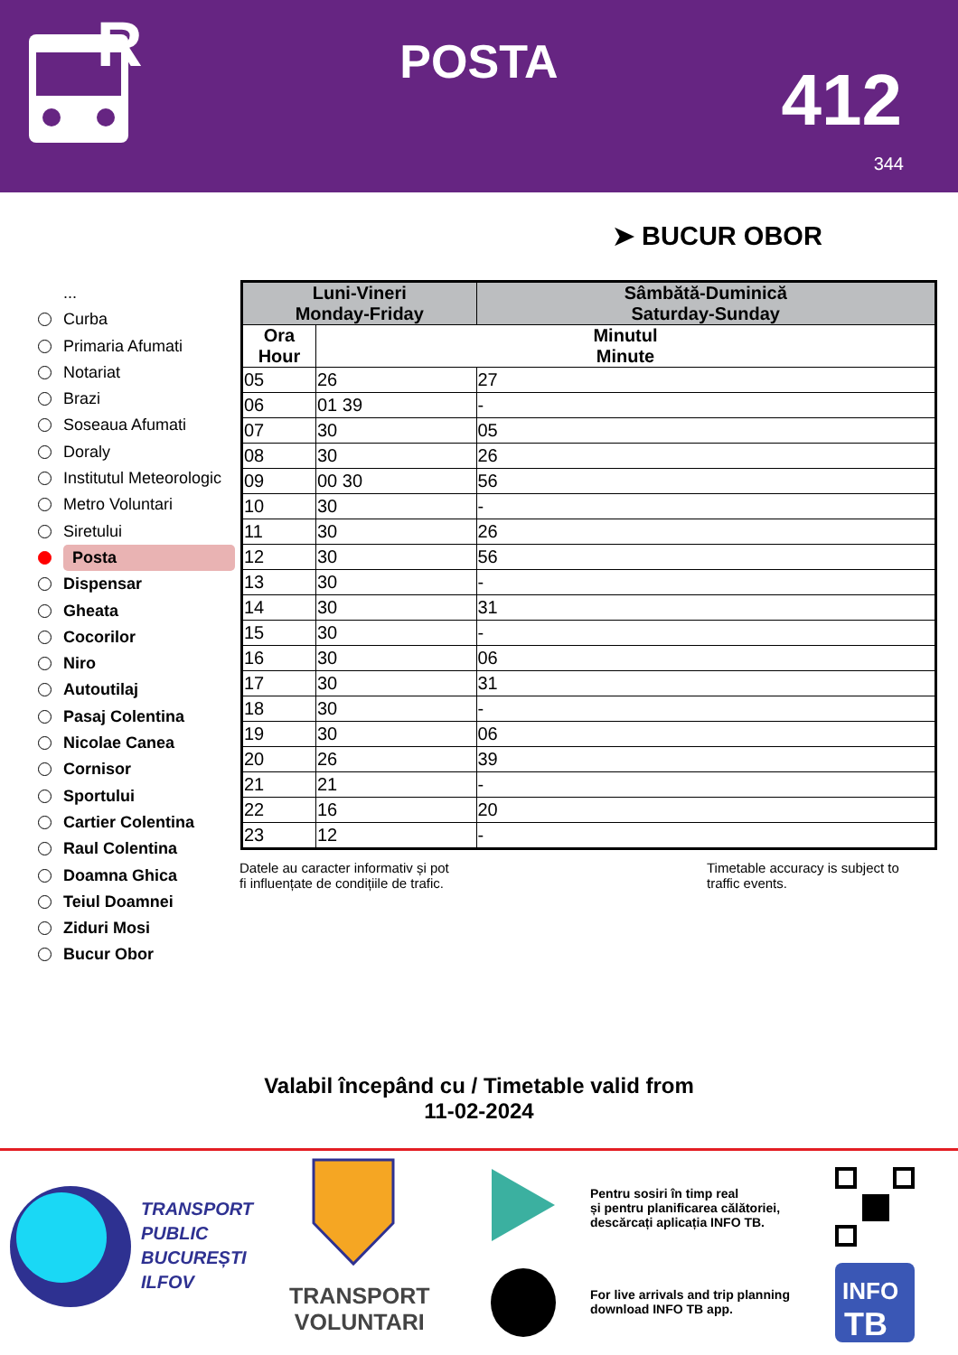R
POSTA 412
344
➤ BUCUR OBOR
...
Curba
Primaria Afumati
Notariat
Brazi
Soseaua Afumati
Doraly
Institutul Meteorologic
Metro Voluntari
Siretului
Posta
Dispensar
Gheata
Cocorilor
Niro
Autoutilaj
Pasaj Colentina
Nicolae Canea
Cornisor
Sportului
Cartier Colentina
Raul Colentina
Doamna Ghica
Teiul Doamnei
Ziduri Mosi
Bucur Obor
| Luni-Vineri Monday-Friday | | Sâmbătă-Duminică Saturday-Sunday |
| --- | --- | --- |
| Ora Hour | Minutul Minute | |
| 05 | 26 | 27 |
| 06 | 01 39 | - |
| 07 | 30 | 05 |
| 08 | 30 | 26 |
| 09 | 00 30 | 56 |
| 10 | 30 | - |
| 11 | 30 | 26 |
| 12 | 30 | 56 |
| 13 | 30 | - |
| 14 | 30 | 31 |
| 15 | 30 | - |
| 16 | 30 | 06 |
| 17 | 30 | 31 |
| 18 | 30 | - |
| 19 | 30 | 06 |
| 20 | 26 | 39 |
| 21 | 21 | - |
| 22 | 16 | 20 |
| 23 | 12 | - |
Datele au caracter informativ și pot
fi influențate de condițiile de trafic.
Timetable accuracy is subject to
traffic events.
Valabil începând cu / Timetable valid from
11-02-2024
TRANSPORT
PUBLIC
BUCUREȘTI
ILFOV
TRANSPORT
VOLUNTARI
Pentru sosiri în timp real
și pentru planificarea călătoriei,
descărcați aplicația INFO TB.
For live arrivals and trip planning
download INFO TB app.
INFO
TB